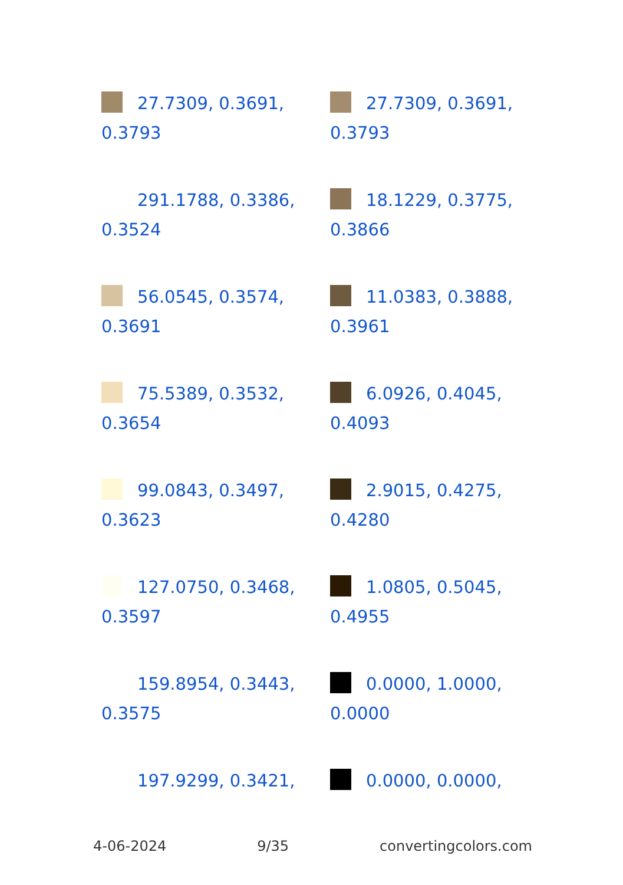27.7309, 0.3691, 0.3793
27.7309, 0.3691, 0.3793
291.1788, 0.3386, 0.3524
18.1229, 0.3775, 0.3866
56.0545, 0.3574, 0.3691
11.0383, 0.3888, 0.3961
75.5389, 0.3532, 0.3654
6.0926, 0.4045, 0.4093
99.0843, 0.3497, 0.3623
2.9015, 0.4275, 0.4280
127.0750, 0.3468, 0.3597
1.0805, 0.5045, 0.4955
159.8954, 0.3443, 0.3575
0.0000, 1.0000, 0.0000
197.9299, 0.3421,
0.0000, 0.0000,
4-06-2024 9/35 convertingcolors.com